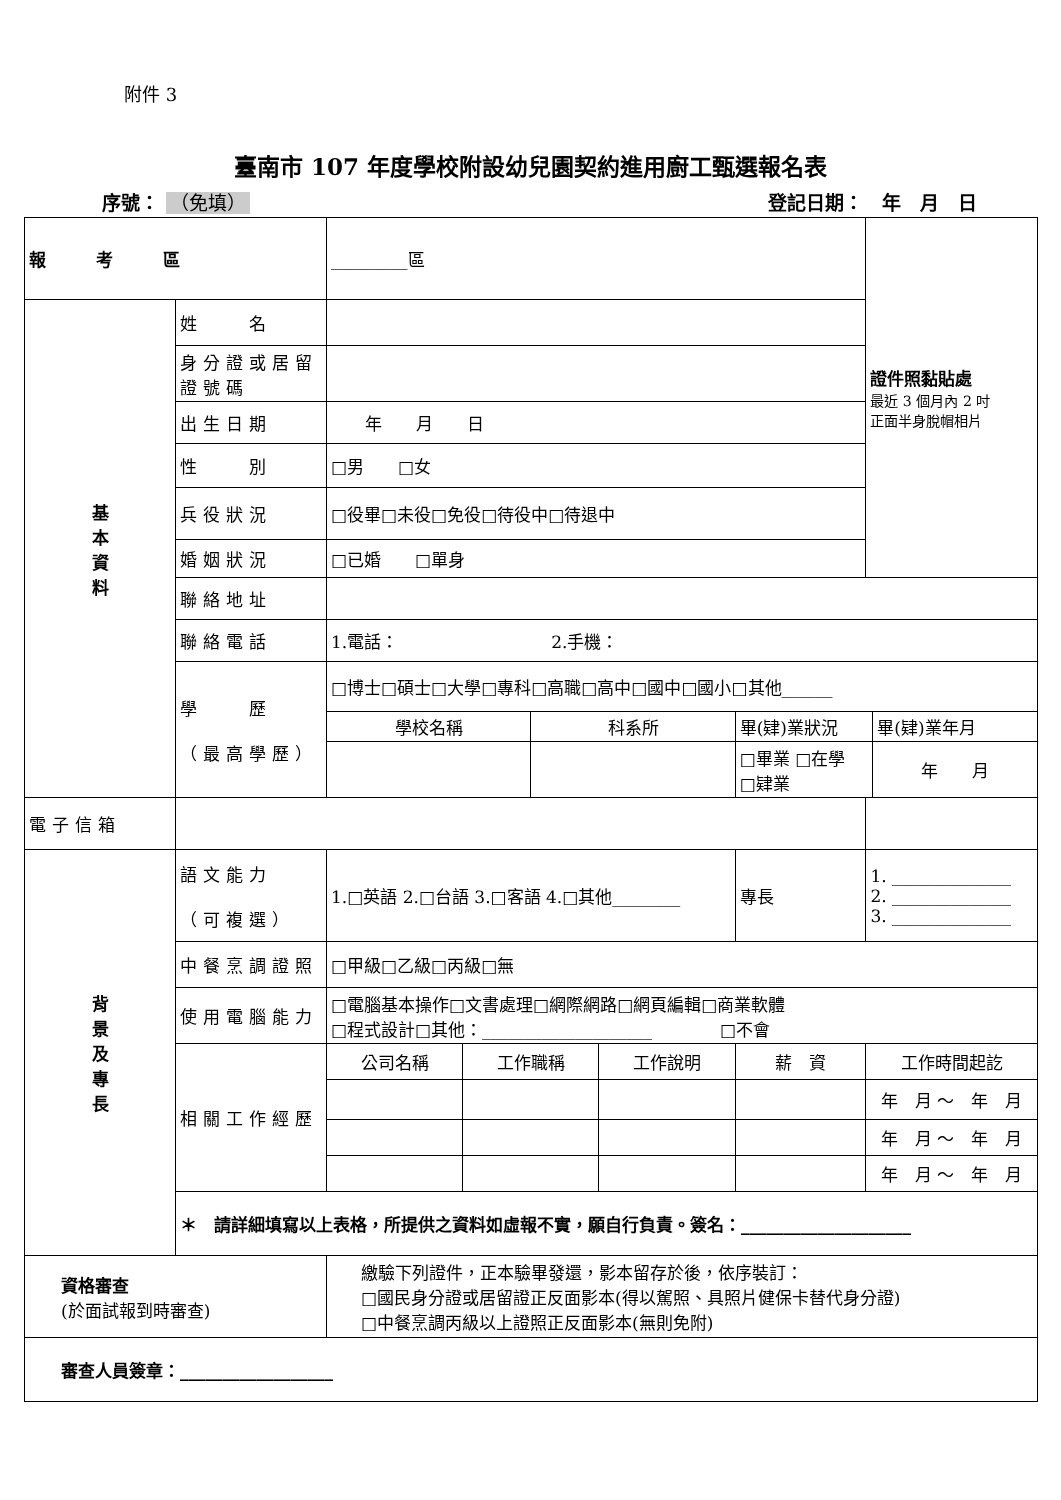附件 3
臺南市 107 年度學校附設幼兒園契約進用廚工甄選報名表
序號： （免填） 登記日期：　年　月　日
| 報考區 | | _________區 | | | | | 證件照黏貼處 最近 3 個月內 2 吋 正面半身脫帽相片 | |
| 基 本 資 料 | 姓 名 | | | | | | | |
| | 身分證或居留證號碼 | | | | | | | |
| | 出生日期 | 年 月 日 | | | | | | |
| | 性 別 | □男 □女 | | | | | | |
| | 兵役狀況 | □役畢□未役□免役□待役中□待退中 | | | | | | |
| | 婚姻狀況 | □已婚 □單身 | | | | | | |
| | 聯絡地址 | | | | | | | |
| | 聯絡電話 | 1.電話： 2.手機： | | | | | | |
| | 學 歷 （最高學歷） | □博士□碩士□大學□專科□高職□高中□國中□國小□其他______ | | | | | | |
| | | 學校名稱 | | 科系所 | | 畢(肄)業狀況 | | 畢(肄)業年月 |
| | | | | | | □畢業 □在學 □肄業 | | 年 月 |
| 電子信箱 | | | | | | | | |
| 背 景 及 專 長 | 語文能力 （可複選） | 1.□英語 2.□台語 3.□客語 4.□其他________ | | | | 專長 | 1. ______________ 2. ______________ 3. ______________ | |
| | 中餐烹調證照 | □甲級□乙級□丙級□無 | | | | | | |
| | 使用電腦能力 | □電腦基本操作□文書處理□網際網路□網頁編輯□商業軟體 □程式設計□其他：____________________ □不會 | | | | | | |
| | 相關工作經歷 | 公司名稱 | 工作職稱 | | 工作說明 | 薪 資 | 工作時間起訖 | |
| | | | | | | | 年 月 ～ 年 月 | |
| | | | | | | | 年 月 ～ 年 月 | |
| | | | | | | | 年 月 ～ 年 月 | |
| | ＊ 請詳細填寫以上表格，所提供之資料如虛報不實，願自行負責。簽名：____________________ | | | | | | | |
| 資格審查 (於面試報到時審查) | | 繳驗下列證件，正本驗畢發還，影本留存於後，依序裝訂： □國民身分證或居留證正反面影本(得以駕照、具照片健保卡替代身分證) □中餐烹調丙級以上證照正反面影本(無則免附) | | | | | | |
| 審查人員簽章：__________________ | | | | | | | | |